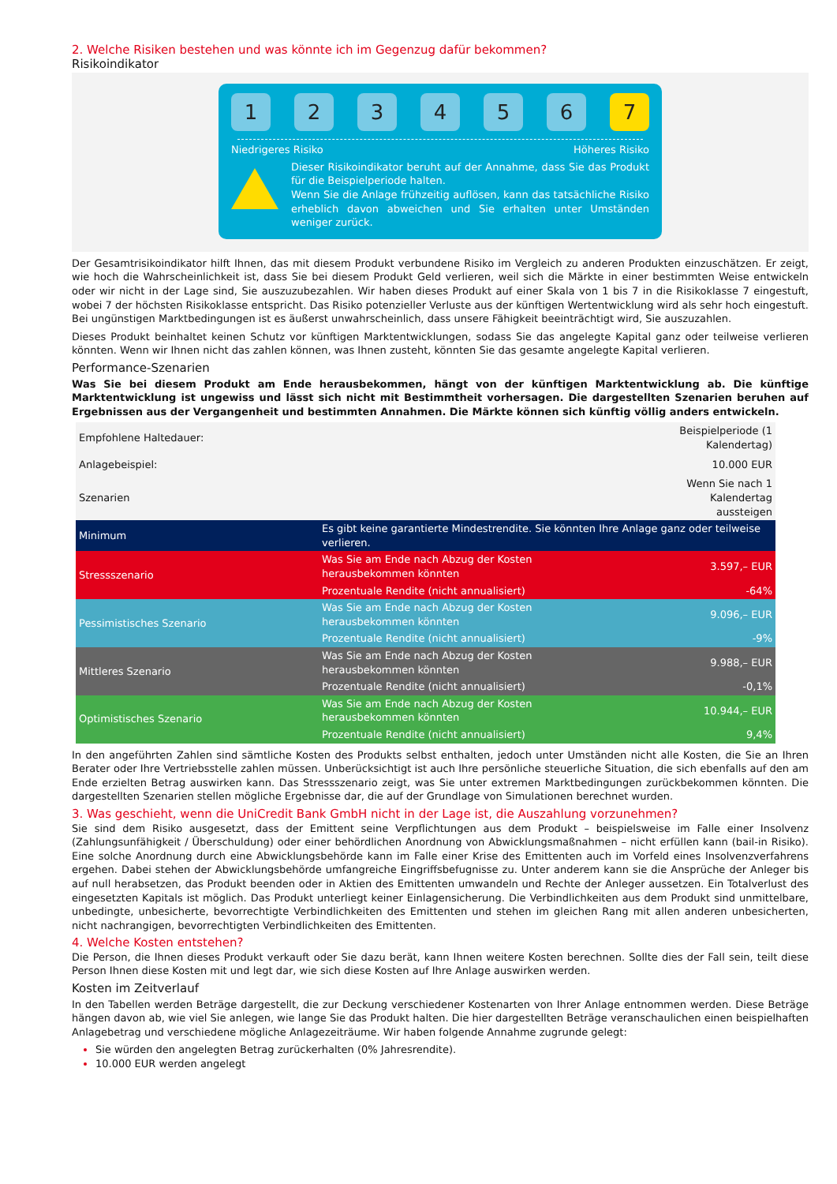2. Welche Risiken bestehen und was könnte ich im Gegenzug dafür bekommen?
Risikoindikator
123456 7
Niedrigeres Risiko Höheres Risiko
Dieser Risikoindikator beruht auf der Annahme, dass Sie das Produkt für die Beispielperiode halten.
Wenn Sie die Anlage frühzeitig auflösen, kann das tatsächliche Risiko erheblich davon abweichen und Sie erhalten unter Umständen weniger zurück.
Der Gesamtrisikoindikator hilft Ihnen, das mit diesem Produkt verbundene Risiko im Vergleich zu anderen Produkten einzuschätzen. Er zeigt, wie hoch die Wahrscheinlichkeit ist, dass Sie bei diesem Produkt Geld verlieren, weil sich die Märkte in einer bestimmten Weise entwickeln oder wir nicht in der Lage sind, Sie auszuzubezahlen. Wir haben dieses Produkt auf einer Skala von 1 bis 7 in die Risikoklasse 7 eingestuft, wobei 7 der höchsten Risikoklasse entspricht. Das Risiko potenzieller Verluste aus der künftigen Wertentwicklung wird als sehr hoch eingestuft. Bei ungünstigen Marktbedingungen ist es äußerst unwahrscheinlich, dass unsere Fähigkeit beeinträchtigt wird, Sie auszuzahlen.
Dieses Produkt beinhaltet keinen Schutz vor künftigen Marktentwicklungen, sodass Sie das angelegte Kapital ganz oder teilweise verlieren könnten. Wenn wir Ihnen nicht das zahlen können, was Ihnen zusteht, könnten Sie das gesamte angelegte Kapital verlieren.
Performance-Szenarien
Was Sie bei diesem Produkt am Ende herausbekommen, hängt von der künftigen Marktentwicklung ab. Die künftige Marktentwicklung ist ungewiss und lässt sich nicht mit Bestimmtheit vorhersagen. Die dargestellten Szenarien beruhen auf Ergebnissen aus der Vergangenheit und bestimmten Annahmen. Die Märkte können sich künftig völlig anders entwickeln.
| Empfohlene Haltedauer: | | Beispielperiode (1 Kalendertag) |
| Anlagebeispiel: | | 10.000 EUR |
| Szenarien | | Wenn Sie nach 1 Kalendertag aussteigen |
| Minimum | Es gibt keine garantierte Mindestrendite. Sie könnten Ihre Anlage ganz oder teilweise verlieren. | |
| Stressszenario | Was Sie am Ende nach Abzug der Kosten herausbekommen könnten | 3.597,– EUR |
| | Prozentuale Rendite (nicht annualisiert) | -64% |
| Pessimistisches Szenario | Was Sie am Ende nach Abzug der Kosten herausbekommen könnten | 9.096,– EUR |
| | Prozentuale Rendite (nicht annualisiert) | -9% |
| Mittleres Szenario | Was Sie am Ende nach Abzug der Kosten herausbekommen könnten | 9.988,– EUR |
| | Prozentuale Rendite (nicht annualisiert) | -0,1% |
| Optimistisches Szenario | Was Sie am Ende nach Abzug der Kosten herausbekommen könnten | 10.944,– EUR |
| | Prozentuale Rendite (nicht annualisiert) | 9,4% |
In den angeführten Zahlen sind sämtliche Kosten des Produkts selbst enthalten, jedoch unter Umständen nicht alle Kosten, die Sie an Ihren Berater oder Ihre Vertriebsstelle zahlen müssen. Unberücksichtigt ist auch Ihre persönliche steuerliche Situation, die sich ebenfalls auf den am Ende erzielten Betrag auswirken kann. Das Stressszenario zeigt, was Sie unter extremen Marktbedingungen zurückbekommen könnten. Die dargestellten Szenarien stellen mögliche Ergebnisse dar, die auf der Grundlage von Simulationen berechnet wurden.
3. Was geschieht, wenn die UniCredit Bank GmbH nicht in der Lage ist, die Auszahlung vorzunehmen?
Sie sind dem Risiko ausgesetzt, dass der Emittent seine Verpflichtungen aus dem Produkt – beispielsweise im Falle einer Insolvenz (Zahlungsunfähigkeit / Überschuldung) oder einer behördlichen Anordnung von Abwicklungsmaßnahmen – nicht erfüllen kann (bail-in Risiko). Eine solche Anordnung durch eine Abwicklungsbehörde kann im Falle einer Krise des Emittenten auch im Vorfeld eines Insolvenzverfahrens ergehen. Dabei stehen der Abwicklungsbehörde umfangreiche Eingriffsbefugnisse zu. Unter anderem kann sie die Ansprüche der Anleger bis auf null herabsetzen, das Produkt beenden oder in Aktien des Emittenten umwandeln und Rechte der Anleger aussetzen. Ein Totalverlust des eingesetzten Kapitals ist möglich. Das Produkt unterliegt keiner Einlagensicherung. Die Verbindlichkeiten aus dem Produkt sind unmittelbare, unbedingte, unbesicherte, bevorrechtigte Verbindlichkeiten des Emittenten und stehen im gleichen Rang mit allen anderen unbesicherten, nicht nachrangigen, bevorrechtigten Verbindlichkeiten des Emittenten.
4. Welche Kosten entstehen?
Die Person, die Ihnen dieses Produkt verkauft oder Sie dazu berät, kann Ihnen weitere Kosten berechnen. Sollte dies der Fall sein, teilt diese Person Ihnen diese Kosten mit und legt dar, wie sich diese Kosten auf Ihre Anlage auswirken werden.
Kosten im Zeitverlauf
In den Tabellen werden Beträge dargestellt, die zur Deckung verschiedener Kostenarten von Ihrer Anlage entnommen werden. Diese Beträge hängen davon ab, wie viel Sie anlegen, wie lange Sie das Produkt halten. Die hier dargestellten Beträge veranschaulichen einen beispielhaften Anlagebetrag und verschiedene mögliche Anlagezeiträume. Wir haben folgende Annahme zugrunde gelegt:
Sie würden den angelegten Betrag zurückerhalten (0% Jahresrendite).
10.000 EUR werden angelegt